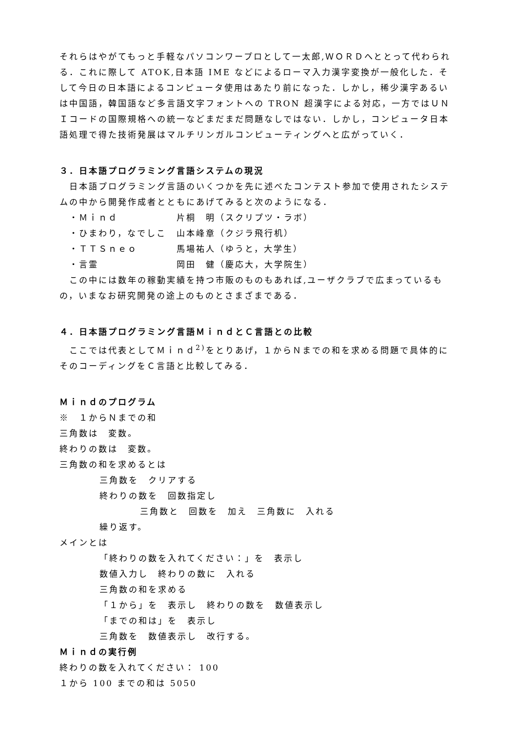それらはやがてもっと手軽なパソコンワープロとして一太郎,ＷＯＲＤへととって代わられる．これに際して ATOK,日本語 IME などによるローマ入力漢字変換が一般化した．そして今日の日本語によるコンピュータ使用はあたり前になった．しかし，稀少漢字あるいは中国語，韓国語など多言語文字フォントへの TRON 超漢字による対応，一方ではＵＮＩコードの国際規格への統一などまだまだ問題なしではない．しかし，コンピュータ日本語処理で得た技術発展はマルチリンガルコンピューティングへと広がっていく．
３．日本語プログラミング言語システムの現況
日本語プログラミング言語のいくつかを先に述べたコンテスト参加で使用されたシステムの中から開発作成者とともにあげてみると次のようになる．
・Ｍｉｎｄ 片桐　明（スクリプツ・ラボ）
・ひまわり，なでしこ 山本峰章（クジラ飛行机）
・ＴＴＳｎｅｏ 馬場祐人（ゆうと，大学生）
・言霊 岡田　健（慶応大，大学院生）
この中には数年の稼動実績を持つ市販のものもあれば,ユーザクラブで広まっているもの，いまなお研究開発の途上のものとさまざまである．
４．日本語プログラミング言語ＭｉｎｄとＣ言語との比較
ここでは代表としてＭｉｎｄ<sup>2)</sup>をとりあげ，１からＮまでの和を求める問題で具体的にそのコーディングをＣ言語と比較してみる．
Ｍｉｎｄのプログラム
※　１からＮまでの和
三角数は　変数。
終わりの数は　変数。
三角数の和を求めるとは
三角数を　クリアする
終わりの数を　回数指定し
三角数と　回数を　加え　三角数に　入れる
繰り返す。
メインとは
「終わりの数を入れてください：」を　表示し
数値入力し　終わりの数に　入れる
三角数の和を求める
「１から」を　表示し　終わりの数を　数値表示し
「までの和は」を　表示し
三角数を　数値表示し　改行する。
Ｍｉｎｄの実行例
終わりの数を入れてください： 100
１から 100 までの和は 5050